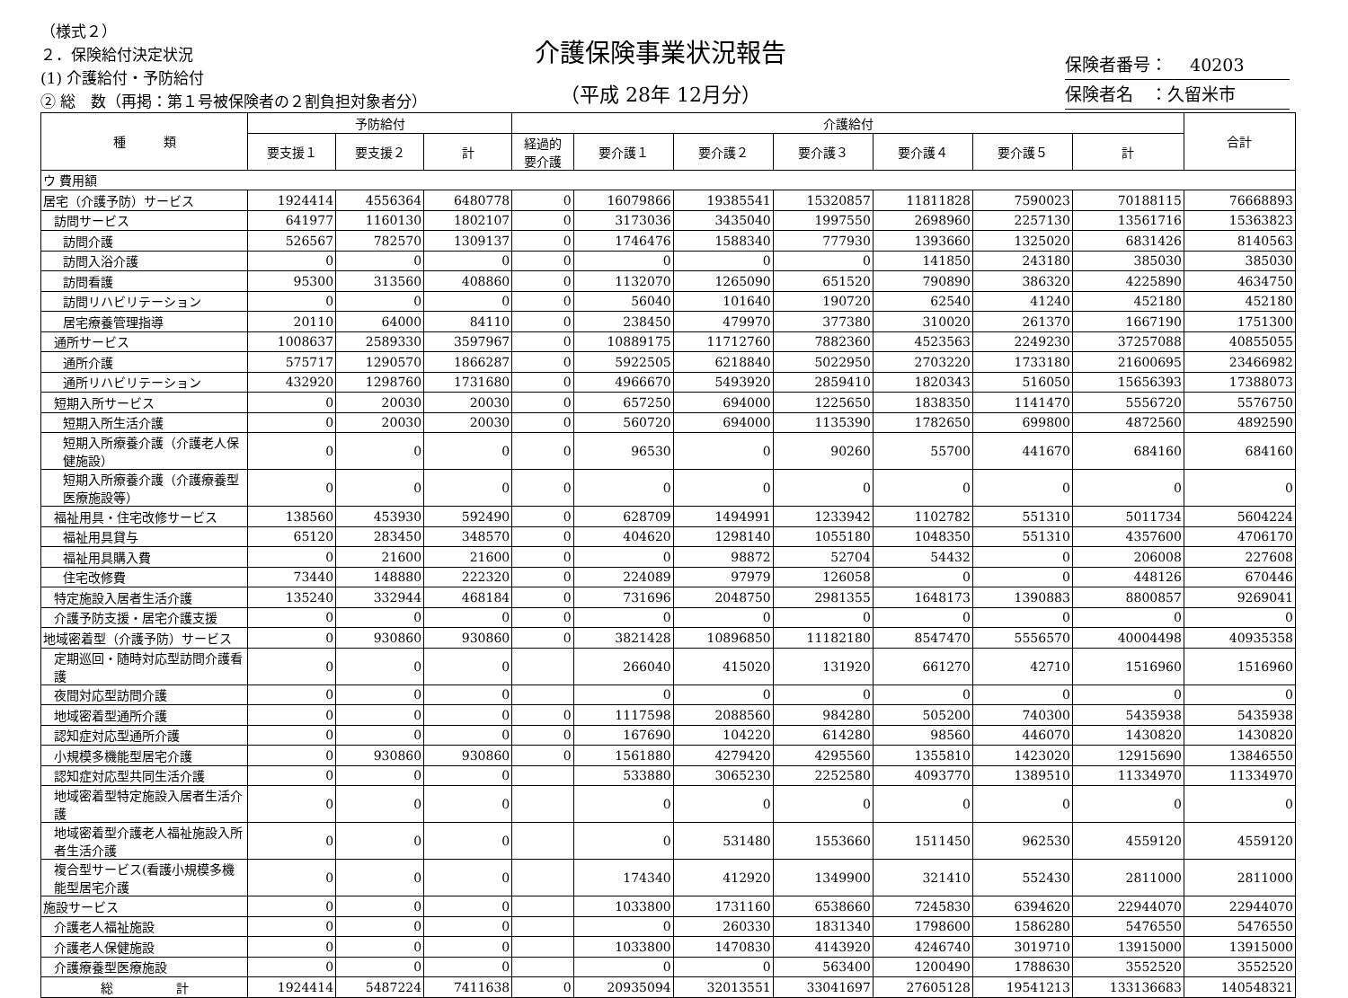（様式２）
２．保険給付決定状況
(1) 介護給付・予防給付
② 総　数（再掲：第１号被保険者の２割負担対象者分）
介護保険事業状況報告
（平成 28年 12月分）
保険者番号：　 40203
保険者名　：久留米市
| 種 類 | 予防給付 | | | 介護給付 | | | | | | | 合計 |
| --- | --- | --- | --- | --- | --- | --- | --- | --- | --- | --- | --- |
| | 要支援１ | 要支援２ | 計 | 経過的 要介護 | 要介護１ | 要介護２ | 要介護３ | 要介護４ | 要介護５ | 計 | |
| ウ 費用額 | | | | | | | | | | | |
| 居宅（介護予防）サービス | 1924414 | 4556364 | 6480778 | 0 | 16079866 | 19385541 | 15320857 | 11811828 | 7590023 | 70188115 | 76668893 |
| 訪問サービス | 641977 | 1160130 | 1802107 | 0 | 3173036 | 3435040 | 1997550 | 2698960 | 2257130 | 13561716 | 15363823 |
| 訪問介護 | 526567 | 782570 | 1309137 | 0 | 1746476 | 1588340 | 777930 | 1393660 | 1325020 | 6831426 | 8140563 |
| 訪問入浴介護 | 0 | 0 | 0 | 0 | 0 | 0 | 0 | 141850 | 243180 | 385030 | 385030 |
| 訪問看護 | 95300 | 313560 | 408860 | 0 | 1132070 | 1265090 | 651520 | 790890 | 386320 | 4225890 | 4634750 |
| 訪問リハビリテーション | 0 | 0 | 0 | 0 | 56040 | 101640 | 190720 | 62540 | 41240 | 452180 | 452180 |
| 居宅療養管理指導 | 20110 | 64000 | 84110 | 0 | 238450 | 479970 | 377380 | 310020 | 261370 | 1667190 | 1751300 |
| 通所サービス | 1008637 | 2589330 | 3597967 | 0 | 10889175 | 11712760 | 7882360 | 4523563 | 2249230 | 37257088 | 40855055 |
| 通所介護 | 575717 | 1290570 | 1866287 | 0 | 5922505 | 6218840 | 5022950 | 2703220 | 1733180 | 21600695 | 23466982 |
| 通所リハビリテーション | 432920 | 1298760 | 1731680 | 0 | 4966670 | 5493920 | 2859410 | 1820343 | 516050 | 15656393 | 17388073 |
| 短期入所サービス | 0 | 20030 | 20030 | 0 | 657250 | 694000 | 1225650 | 1838350 | 1141470 | 5556720 | 5576750 |
| 短期入所生活介護 | 0 | 20030 | 20030 | 0 | 560720 | 694000 | 1135390 | 1782650 | 699800 | 4872560 | 4892590 |
| 短期入所療養介護（介護老人保健施設） | 0 | 0 | 0 | 0 | 96530 | 0 | 90260 | 55700 | 441670 | 684160 | 684160 |
| 短期入所療養介護（介護療養型医療施設等） | 0 | 0 | 0 | 0 | 0 | 0 | 0 | 0 | 0 | 0 | 0 |
| 福祉用具・住宅改修サービス | 138560 | 453930 | 592490 | 0 | 628709 | 1494991 | 1233942 | 1102782 | 551310 | 5011734 | 5604224 |
| 福祉用具貸与 | 65120 | 283450 | 348570 | 0 | 404620 | 1298140 | 1055180 | 1048350 | 551310 | 4357600 | 4706170 |
| 福祉用具購入費 | 0 | 21600 | 21600 | 0 | 0 | 98872 | 52704 | 54432 | 0 | 206008 | 227608 |
| 住宅改修費 | 73440 | 148880 | 222320 | 0 | 224089 | 97979 | 126058 | 0 | 0 | 448126 | 670446 |
| 特定施設入居者生活介護 | 135240 | 332944 | 468184 | 0 | 731696 | 2048750 | 2981355 | 1648173 | 1390883 | 8800857 | 9269041 |
| 介護予防支援・居宅介護支援 | 0 | 0 | 0 | 0 | 0 | 0 | 0 | 0 | 0 | 0 | 0 |
| 地域密着型（介護予防）サービス | 0 | 930860 | 930860 | 0 | 3821428 | 10896850 | 11182180 | 8547470 | 5556570 | 40004498 | 40935358 |
| 定期巡回・随時対応型訪問介護看護 | 0 | 0 | 0 | | 266040 | 415020 | 131920 | 661270 | 42710 | 1516960 | 1516960 |
| 夜間対応型訪問介護 | 0 | 0 | 0 | | 0 | 0 | 0 | 0 | 0 | 0 | 0 |
| 地域密着型通所介護 | 0 | 0 | 0 | 0 | 1117598 | 2088560 | 984280 | 505200 | 740300 | 5435938 | 5435938 |
| 認知症対応型通所介護 | 0 | 0 | 0 | 0 | 167690 | 104220 | 614280 | 98560 | 446070 | 1430820 | 1430820 |
| 小規模多機能型居宅介護 | 0 | 930860 | 930860 | 0 | 1561880 | 4279420 | 4295560 | 1355810 | 1423020 | 12915690 | 13846550 |
| 認知症対応型共同生活介護 | 0 | 0 | 0 | | 533880 | 3065230 | 2252580 | 4093770 | 1389510 | 11334970 | 11334970 |
| 地域密着型特定施設入居者生活介護 | 0 | 0 | 0 | | 0 | 0 | 0 | 0 | 0 | 0 | 0 |
| 地域密着型介護老人福祉施設入所者生活介護 | 0 | 0 | 0 | | 0 | 531480 | 1553660 | 1511450 | 962530 | 4559120 | 4559120 |
| 複合型サービス(看護小規模多機能型居宅介護 | 0 | 0 | 0 | | 174340 | 412920 | 1349900 | 321410 | 552430 | 2811000 | 2811000 |
| 施設サービス | 0 | 0 | 0 | | 1033800 | 1731160 | 6538660 | 7245830 | 6394620 | 22944070 | 22944070 |
| 介護老人福祉施設 | 0 | 0 | 0 | | 0 | 260330 | 1831340 | 1798600 | 1586280 | 5476550 | 5476550 |
| 介護老人保健施設 | 0 | 0 | 0 | | 1033800 | 1470830 | 4143920 | 4246740 | 3019710 | 13915000 | 13915000 |
| 介護療養型医療施設 | 0 | 0 | 0 | | 0 | 0 | 563400 | 1200490 | 1788630 | 3552520 | 3552520 |
| 総 計 | 1924414 | 5487224 | 7411638 | 0 | 20935094 | 32013551 | 33041697 | 27605128 | 19541213 | 133136683 | 140548321 |